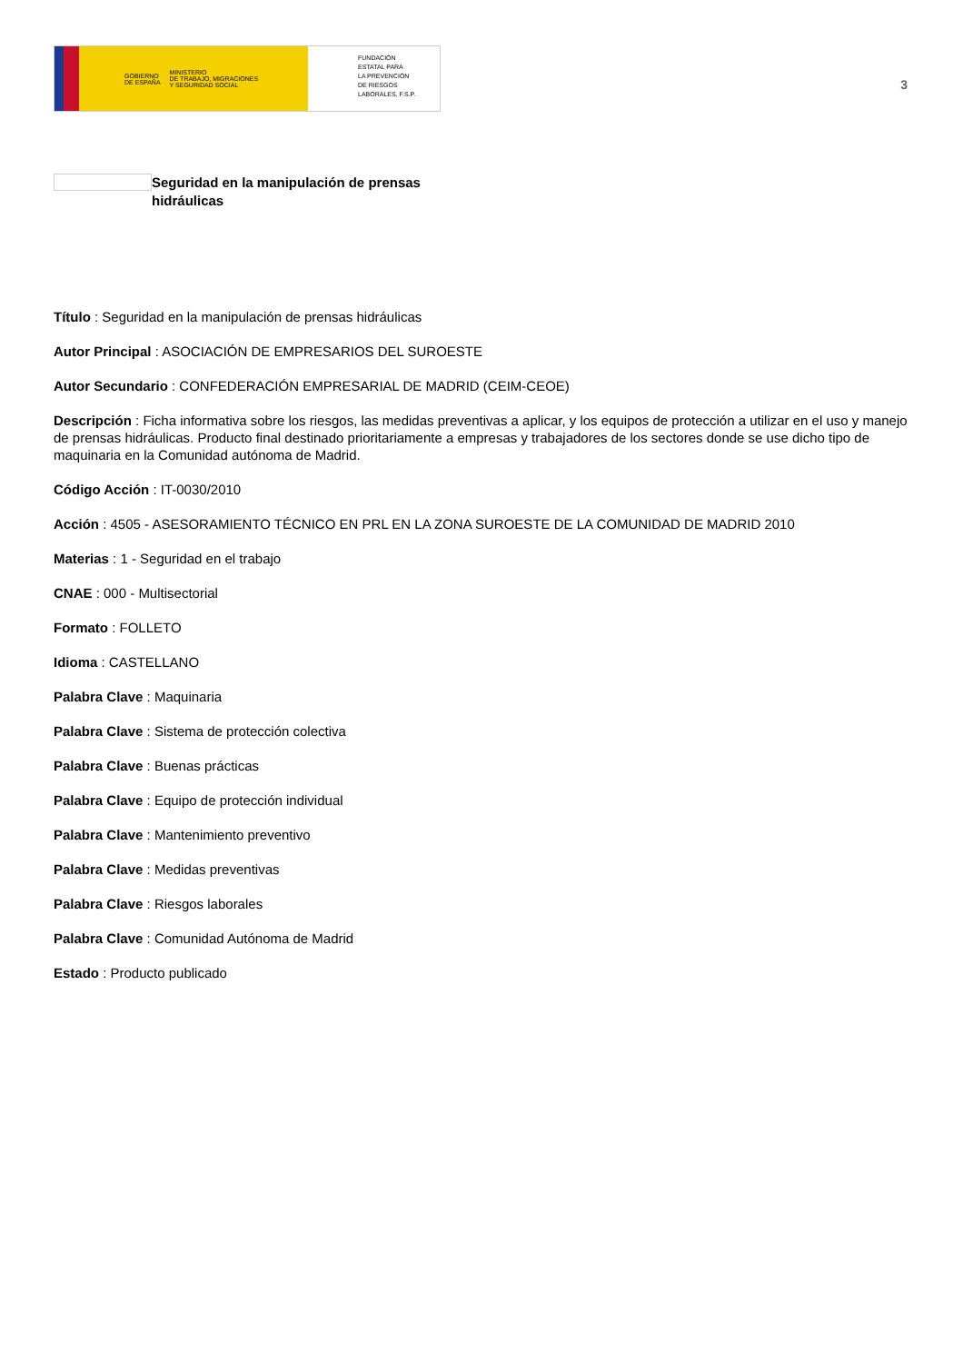GOBIERNO
DE ESPAÑA MINISTERIO
DE TRABAJO, MIGRACIONES
Y SEGURIDAD SOCIAL
FUNDACIÓN
ESTATAL PARA
LA PREVENCIÓN
DE RIESGOS
LABORALES, F.S.P.
3
Seguridad en la manipulación de prensas
hidráulicas
Título : Seguridad en la manipulación de prensas hidráulicas
Autor Principal : ASOCIACIÓN DE EMPRESARIOS DEL SUROESTE
Autor Secundario : CONFEDERACIÓN EMPRESARIAL DE MADRID (CEIM-CEOE)
Descripción : Ficha informativa sobre los riesgos, las medidas preventivas a aplicar, y los equipos de protección a utilizar en el uso y manejo de prensas hidráulicas. Producto final destinado prioritariamente a empresas y trabajadores de los sectores donde se use dicho tipo de maquinaria en la Comunidad autónoma de Madrid.
Código Acción : IT-0030/2010
Acción : 4505 - ASESORAMIENTO TÉCNICO EN PRL EN LA ZONA SUROESTE DE LA COMUNIDAD DE MADRID 2010
Materias : 1 - Seguridad en el trabajo
CNAE : 000 - Multisectorial
Formato : FOLLETO
Idioma : CASTELLANO
Palabra Clave : Maquinaria
Palabra Clave : Sistema de protección colectiva
Palabra Clave : Buenas prácticas
Palabra Clave : Equipo de protección individual
Palabra Clave : Mantenimiento preventivo
Palabra Clave : Medidas preventivas
Palabra Clave : Riesgos laborales
Palabra Clave : Comunidad Autónoma de Madrid
Estado : Producto publicado